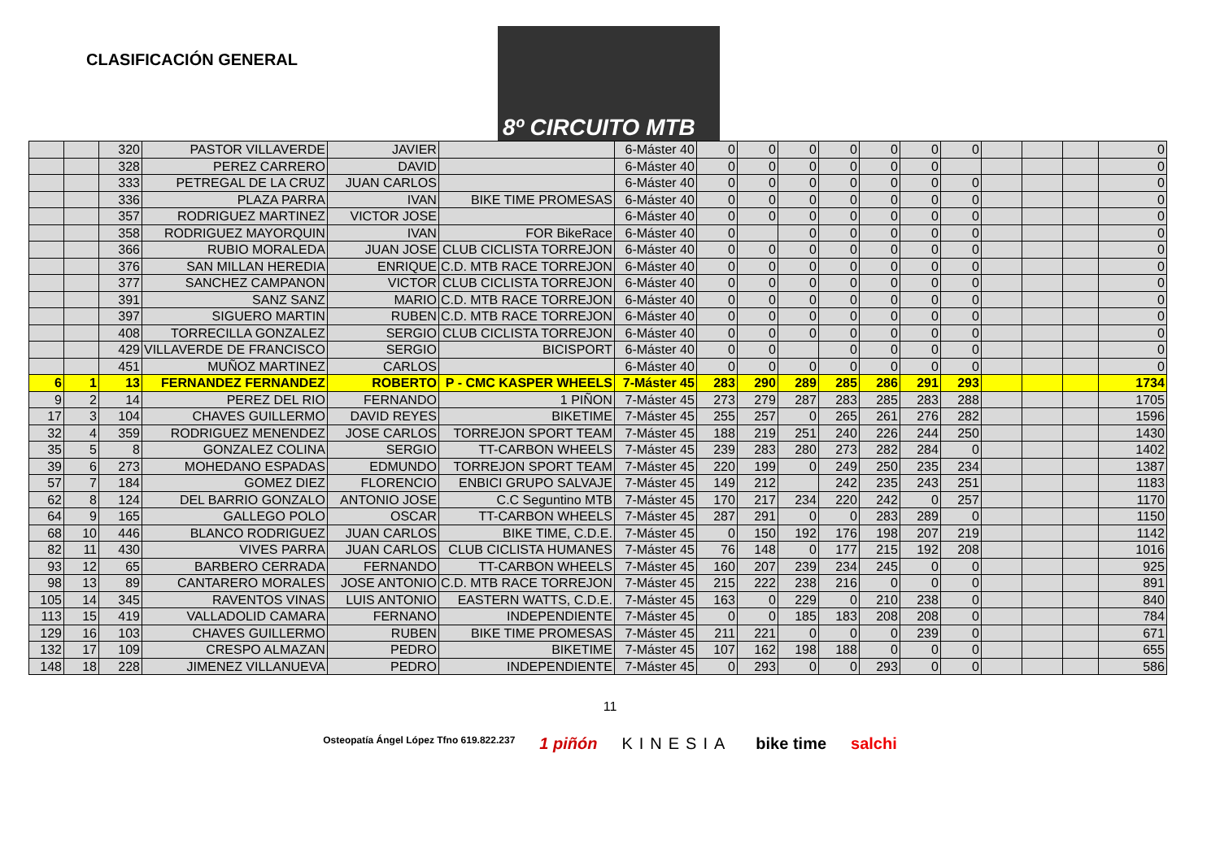CLASIFICACIÓN GENERAL
8º CIRCUITO MTB
| | | 320 | PASTOR VILLAVERDE | JAVIER | | 6-Máster 40 | 0 | 0 | 0 | 0 | 0 | 0 | 0 | | | | 0 |
| | | 328 | PEREZ CARRERO | DAVID | | 6-Máster 40 | 0 | 0 | 0 | 0 | 0 | 0 | | | | | 0 |
| | | 333 | PETREGAL DE LA CRUZ | JUAN CARLOS | | 6-Máster 40 | 0 | 0 | 0 | 0 | 0 | 0 | 0 | | | | 0 |
| | | 336 | PLAZA PARRA | IVAN | BIKE TIME PROMESAS | 6-Máster 40 | 0 | 0 | 0 | 0 | 0 | 0 | 0 | | | | 0 |
| | | 357 | RODRIGUEZ MARTINEZ | VICTOR JOSE | | 6-Máster 40 | 0 | 0 | 0 | 0 | 0 | 0 | 0 | | | | 0 |
| | | 358 | RODRIGUEZ MAYORQUIN | IVAN | FOR BikeRace | 6-Máster 40 | 0 | | 0 | 0 | 0 | 0 | 0 | | | | 0 |
| | | 366 | RUBIO MORALEDA | JUAN JOSE | CLUB CICLISTA TORREJON | 6-Máster 40 | 0 | 0 | 0 | 0 | 0 | 0 | 0 | | | | 0 |
| | | 376 | SAN MILLAN HEREDIA | ENRIQUE | C.D. MTB RACE TORREJON | 6-Máster 40 | 0 | 0 | 0 | 0 | 0 | 0 | 0 | | | | 0 |
| | | 377 | SANCHEZ CAMPANON | VICTOR | CLUB CICLISTA TORREJON | 6-Máster 40 | 0 | 0 | 0 | 0 | 0 | 0 | 0 | | | | 0 |
| | | 391 | SANZ SANZ | MARIO | C.D. MTB RACE TORREJON | 6-Máster 40 | 0 | 0 | 0 | 0 | 0 | 0 | 0 | | | | 0 |
| | | 397 | SIGUERO MARTIN | RUBEN | C.D. MTB RACE TORREJON | 6-Máster 40 | 0 | 0 | 0 | 0 | 0 | 0 | 0 | | | | 0 |
| | | 408 | TORRECILLA GONZALEZ | SERGIO | CLUB CICLISTA TORREJON | 6-Máster 40 | 0 | 0 | 0 | 0 | 0 | 0 | 0 | | | | 0 |
| | | 429 | VILLAVERDE DE FRANCISCO | SERGIO | BICISPORT | 6-Máster 40 | 0 | 0 | | 0 | 0 | 0 | 0 | | | | 0 |
| | | 451 | MUÑOZ MARTINEZ | CARLOS | | 6-Máster 40 | 0 | 0 | 0 | 0 | 0 | 0 | 0 | | | | 0 |
| 6 | 1 | 13 | FERNANDEZ FERNANDEZ | ROBERTO | P - CMC KASPER WHEELS | 7-Máster 45 | 283 | 290 | 289 | 285 | 286 | 291 | 293 | | | | 1734 |
| 9 | 2 | 14 | PEREZ DEL RIO | FERNANDO | 1 PIÑON | 7-Máster 45 | 273 | 279 | 287 | 283 | 285 | 283 | 288 | | | | 1705 |
| 17 | 3 | 104 | CHAVES GUILLERMO | DAVID REYES | BIKETIME | 7-Máster 45 | 255 | 257 | 0 | 265 | 261 | 276 | 282 | | | | 1596 |
| 32 | 4 | 359 | RODRIGUEZ MENENDEZ | JOSE CARLOS | TORREJON SPORT TEAM | 7-Máster 45 | 188 | 219 | 251 | 240 | 226 | 244 | 250 | | | | 1430 |
| 35 | 5 | 8 | GONZALEZ COLINA | SERGIO | TT-CARBON WHEELS | 7-Máster 45 | 239 | 283 | 280 | 273 | 282 | 284 | 0 | | | | 1402 |
| 39 | 6 | 273 | MOHEDANO ESPADAS | EDMUNDO | TORREJON SPORT TEAM | 7-Máster 45 | 220 | 199 | 0 | 249 | 250 | 235 | 234 | | | | 1387 |
| 57 | 7 | 184 | GOMEZ DIEZ | FLORENCIO | ENBICI GRUPO SALVAJE | 7-Máster 45 | 149 | 212 | | 242 | 235 | 243 | 251 | | | | 1183 |
| 62 | 8 | 124 | DEL BARRIO GONZALO | ANTONIO JOSE | C.C Seguntino MTB | 7-Máster 45 | 170 | 217 | 234 | 220 | 242 | 0 | 257 | | | | 1170 |
| 64 | 9 | 165 | GALLEGO POLO | OSCAR | TT-CARBON WHEELS | 7-Máster 45 | 287 | 291 | 0 | 0 | 283 | 289 | 0 | | | | 1150 |
| 68 | 10 | 446 | BLANCO RODRIGUEZ | JUAN CARLOS | BIKE TIME, C.D.E. | 7-Máster 45 | 0 | 150 | 192 | 176 | 198 | 207 | 219 | | | | 1142 |
| 82 | 11 | 430 | VIVES PARRA | JUAN CARLOS | CLUB CICLISTA HUMANES | 7-Máster 45 | 76 | 148 | 0 | 177 | 215 | 192 | 208 | | | | 1016 |
| 93 | 12 | 65 | BARBERO CERRADA | FERNANDO | TT-CARBON WHEELS | 7-Máster 45 | 160 | 207 | 239 | 234 | 245 | 0 | 0 | | | | 925 |
| 98 | 13 | 89 | CANTARERO MORALES | JOSE ANTONIO | C.D. MTB RACE TORREJON | 7-Máster 45 | 215 | 222 | 238 | 216 | 0 | 0 | 0 | | | | 891 |
| 105 | 14 | 345 | RAVENTOS VINAS | LUIS ANTONIO | EASTERN WATTS, C.D.E. | 7-Máster 45 | 163 | 0 | 229 | 0 | 210 | 238 | 0 | | | | 840 |
| 113 | 15 | 419 | VALLADOLID CAMARA | FERNANO | INDEPENDIENTE | 7-Máster 45 | 0 | 0 | 185 | 183 | 208 | 208 | 0 | | | | 784 |
| 129 | 16 | 103 | CHAVES GUILLERMO | RUBEN | BIKE TIME PROMESAS | 7-Máster 45 | 211 | 221 | 0 | 0 | 0 | 239 | 0 | | | | 671 |
| 132 | 17 | 109 | CRESPO ALMAZAN | PEDRO | BIKETIME | 7-Máster 45 | 107 | 162 | 198 | 188 | 0 | 0 | 0 | | | | 655 |
| 148 | 18 | 228 | JIMENEZ VILLANUEVA | PEDRO | INDEPENDIENTE | 7-Máster 45 | 0 | 293 | 0 | 0 | 293 | 0 | 0 | | | | 586 |
11
Osteopatía Ángel López Tfno 619.822.237 1 piñón KINESIA bike time salchi